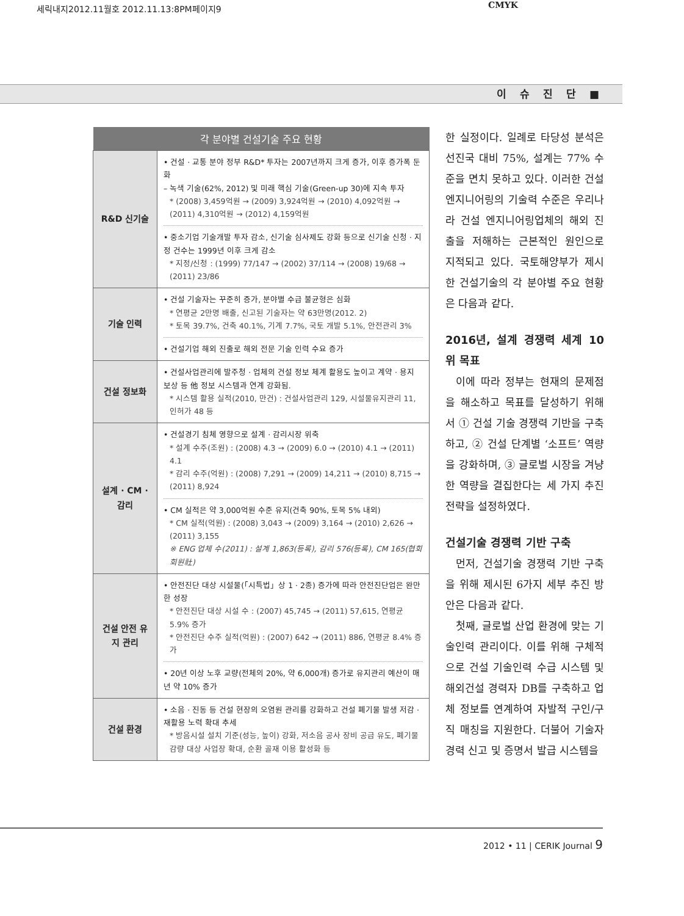세릭내지2012.11월호 2012.11.13:8PM페이지9
CMYK
이 슈 진 단 ■
| 각 분야별 건설기술 주요 현황 | |
| --- | --- |
| R&D 신기술 | • 건설 · 교통 분야 정부 R&D* 투자는 2007년까지 크게 증가, 이후 증가폭 둔화 – 녹색 기술(62%, 2012) 및 미래 핵심 기술(Green-up 30)에 지속 투자 * (2008) 3,459억원 → (2009) 3,924억원 → (2010) 4,092억원 → (2011) 4,310억원 → (2012) 4,159억원 • 중소기업 기술개발 투자 감소, 신기술 심사제도 강화 등으로 신기술 신청 · 지정 건수는 1999년 이후 크게 감소 * 지정/신청 : (1999) 77/147 → (2002) 37/114 → (2008) 19/68 → (2011) 23/86 |
| 기술 인력 | • 건설 기술자는 꾸준히 증가, 분야별 수급 불균형은 심화 * 연평균 2만명 배출, 신고된 기술자는 약 63만명(2012. 2) * 토목 39.7%, 건축 40.1%, 기계 7.7%, 국토 개발 5.1%, 안전관리 3% • 건설기업 해외 진출로 해외 전문 기술 인력 수요 증가 |
| 건설 정보화 | • 건설사업관리에 발주청 · 업체의 건설 정보 체계 활용도 높이고 계약 · 용지 보상 등 他 정보 시스템과 연계 강화됨. * 시스템 활용 실적(2010, 만건) : 건설사업관리 129, 시설물유지관리 11, 인허가 48 등 |
| 설계 · CM · 감리 | • 건설경기 침체 영향으로 설계 · 감리시장 위축 * 설계 수주(조원) : (2008) 4.3 → (2009) 6.0 → (2010) 4.1 → (2011) 4.1 * 감리 수주(억원) : (2008) 7,291 → (2009) 14,211 → (2010) 8,715 → (2011) 8,924 • CM 실적은 약 3,000억원 수준 유지(건축 90%, 토목 5% 내외) * CM 실적(억원) : (2008) 3,043 → (2009) 3,164 → (2010) 2,626 → (2011) 3,155 ※ ENG 업체 수(2011) : 설계 1,863(등록), 감리 576(등록), CM 165(협회 회원社) |
| 건설 안전 유지 관리 | • 안전진단 대상 시설물(「시특법」상 1 · 2종) 증가에 따라 안전진단업은 완만한 성장 * 안전진단 대상 시설 수 : (2007) 45,745 → (2011) 57,615, 연평균 5.9% 증가 * 안전진단 수주 실적(억원) : (2007) 642 → (2011) 886, 연평균 8.4% 증가 • 20년 이상 노후 교량(전체의 20%, 약 6,000개) 증가로 유지관리 예산이 매년 약 10% 증가 |
| 건설 환경 | • 소음 · 진동 등 건설 현장의 오염원 관리를 강화하고 건설 폐기물 발생 저감 · 재활용 노력 확대 추세 * 방음시설 설치 기준(성능, 높이) 강화, 저소음 공사 장비 공급 유도, 폐기물 감량 대상 사업장 확대, 순환 골재 이용 활성화 등 |
한 실정이다. 일례로 타당성 분석은 선진국 대비 75%, 설계는 77% 수준을 면치 못하고 있다. 이러한 건설 엔지니어링의 기술력 수준은 우리나라 건설 엔지니어링업체의 해외 진출을 저해하는 근본적인 원인으로 지적되고 있다. 국토해양부가 제시한 건설기술의 각 분야별 주요 현황은 다음과 같다.
2016년, 설계 경쟁력 세계 10위 목표
이에 따라 정부는 현재의 문제점을 해소하고 목표를 달성하기 위해서 ① 건설 기술 경쟁력 기반을 구축하고, ② 건설 단계별 ‘소프트’ 역량을 강화하며, ③ 글로벌 시장을 겨냥한 역량을 결집한다는 세 가지 추진 전략을 설정하였다.
건설기술 경쟁력 기반 구축
먼저, 건설기술 경쟁력 기반 구축을 위해 제시된 6가지 세부 추진 방안은 다음과 같다.
첫째, 글로벌 산업 환경에 맞는 기술인력 관리이다. 이를 위해 구체적으로 건설 기술인력 수급 시스템 및 해외건설 경력자 DB를 구축하고 업체 정보를 연계하여 자발적 구인/구직 매칭을 지원한다. 더불어 기술자 경력 신고 및 증명서 발급 시스템을
2012 • 11 | CERIK Journal 9